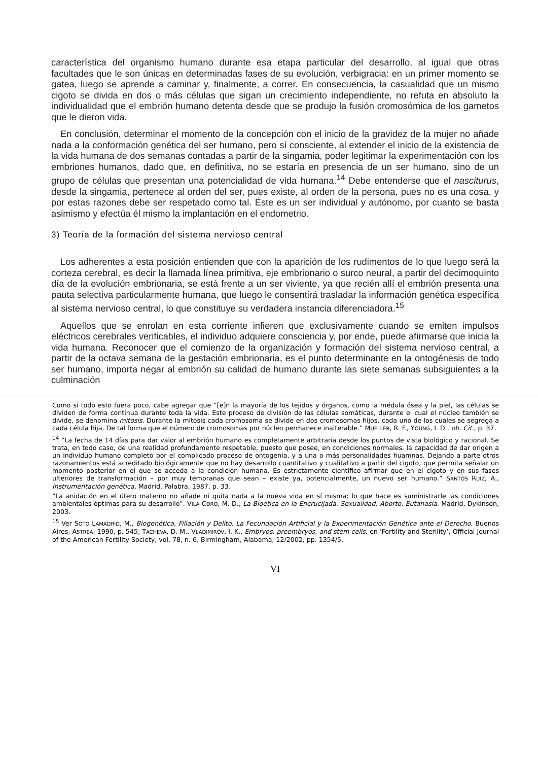característica del organismo humano durante esa etapa particular del desarrollo, al igual que otras facultades que le son únicas en determinadas fases de su evolución, verbigracia: en un primer momento se gatea, luego se aprende a caminar y, finalmente, a correr. En consecuencia, la casualidad que un mismo cigoto se divida en dos o más células que sigan un crecimiento independiente, no refuta en absoluto la individualidad que el embrión humano detenta desde que se produjo la fusión cromosómica de los gametos que le dieron vida.
En conclusión, determinar el momento de la concepción con el inicio de la gravidez de la mujer no añade nada a la conformación genética del ser humano, pero sí consciente, al extender el inicio de la existencia de la vida humana de dos semanas contadas a partir de la singamia, poder legitimar la experimentación con los embriones humanos, dado que, en definitiva, no se estaría en presencia de un ser humano, sino de un grupo de células que presentan una potencialidad de vida humana.<sup>14</sup> Debe entenderse que el nasciturus, desde la singamia, pertenece al orden del ser, pues existe, al orden de la persona, pues no es una cosa, y por estas razones debe ser respetado como tal. Éste es un ser individual y autónomo, por cuanto se basta asimismo y efectúa él mismo la implantación en el endometrio.
3) Teoría de la formación del sistema nervioso central
Los adherentes a esta posición entienden que con la aparición de los rudimentos de lo que luego será la corteza cerebral, es decir la llamada línea primitiva, eje embrionario o surco neural, a partir del decimoquinto día de la evolución embrionaria, se está frente a un ser viviente, ya que recién allí el embrión presenta una pauta selectiva particularmente humana, que luego le consentirá trasladar la información genética específica al sistema nervioso central, lo que constituye su verdadera instancia diferenciadora.<sup>15</sup>
Aquellos que se enrolan en esta corriente infieren que exclusivamente cuando se emiten impulsos eléctricos cerebrales verificables, el individuo adquiere consciencia y, por ende, puede afirmarse que inicia la vida humana. Reconocer que el comienzo de la organización y formación del sistema nervioso central, a partir de la octava semana de la gestación embrionaria, es el punto determinante en la ontogénesis de todo ser humano, importa negar al embrión su calidad de humano durante las siete semanas subsiguientes a la culminación
Como si todo esto fuera poco, cabe agregar que “[e]n la mayoría de los tejidos y órganos, como la médula ósea y la piel, las células se dividen de forma continua durante toda la vida. Este proceso de división de las células somáticas, durante el cual el núcleo también se divide, se denomina mitosis. Durante la mitosis cada cromosoma se divide en dos cromosomas hijos, cada uno de los cuales se segrega a cada célula hija. De tal forma que el número de cromosomas por núcleo permanece inalterable.” MUELLER, R. F., YOUNG, I. D., ob. Cit., p. 37.
<sup>14</sup> “La fecha de 14 días para dar valor al embrión humano es completamente arbitraria desde los puntos de vista biológico y racional. Se trata, en todo caso, de una realidad profundamente respetable, puesto que posee, en condiciones normales, la capacidad de dar origen a un individuo humano completo por el complicado proceso de ontogenia, y a una o más personalidades huamnas. Dejando a parte otros razonamientos está acreditado biológicamente que no hay desarrollo cuantitativo y cualitativo a partir del cigoto, que permita señalar un momento posterior en el que se acceda a la condición humana. Es estrictamente científico afirmar que en el cigoto y en sus fases ulteriores de transformación – por muy tempranas que sean – existe ya, potencialmente, un nuevo ser humano.” SANTOS RUIZ, A., Instrumentación genética, Madrid, Palabra, 1987, p. 33.
“La anidación en el útero materno no añade ni quita nada a la nueva vida en sí misma; lo que hace es suministrarle las condiciones ambientales óptimas para su desarrollo”. VILA-CORO, M. D., La Bioética en la Encrucijada. Sexualidad, Aborto, Eutanasia, Madrid, Dykinson, 2003.
<sup>15</sup> Ver SOTO LAMADRID, M., Biogenética, Filiación y Delito. La Fecundación Artificial y la Experimentación Genética ante el Derecho, Buenos Aires, ASTREA, 1990, p. 545; TACHEVA, D. M., VLADIMIROV, I. K., Embryos, preembryos, and stem cells, en ‘Fertility and Sterility’, Official Journal of the American Fertility Society, vol. 78, n. 6, Birmingham, Alabama, 12/2002, pp. 1354/5.
VI